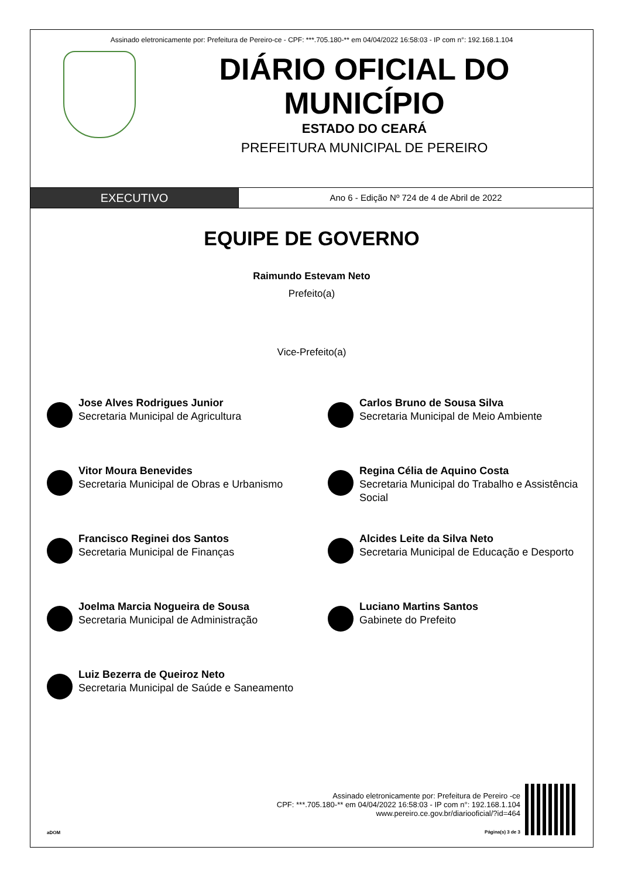Assinado eletronicamente por: Prefeitura de Pereiro-ce - CPF: ***.705.180-** em 04/04/2022 16:58:03 - IP com n°: 192.168.1.104
DIÁRIO OFICIAL DO MUNICÍPIO
ESTADO DO CEARÁ
PREFEITURA MUNICIPAL DE PEREIRO
EXECUTIVO
Ano 6 - Edição Nº 724 de 4 de Abril de 2022
EQUIPE DE GOVERNO
Raimundo Estevam Neto
Prefeito(a)
Vice-Prefeito(a)
Jose Alves Rodrigues Junior
Secretaria Municipal de Agricultura
Carlos Bruno de Sousa Silva
Secretaria Municipal de Meio Ambiente
Vitor Moura Benevides
Secretaria Municipal de Obras e Urbanismo
Regina Célia de Aquino Costa
Secretaria Municipal do Trabalho e Assistência Social
Francisco Reginei dos Santos
Secretaria Municipal de Finanças
Alcides Leite da Silva Neto
Secretaria Municipal de Educação e Desporto
Joelma Marcia Nogueira de Sousa
Secretaria Municipal de Administração
Luciano Martins Santos
Gabinete do Prefeito
Luiz Bezerra de Queiroz Neto
Secretaria Municipal de Saúde e Saneamento
aDOM
Assinado eletronicamente por: Prefeitura de Pereiro -ce
CPF: ***.705.180-** em 04/04/2022 16:58:03 - IP com n°: 192.168.1.104
www.pereiro.ce.gov.br/diariooficial/?id=464
Página(s) 3 de 3